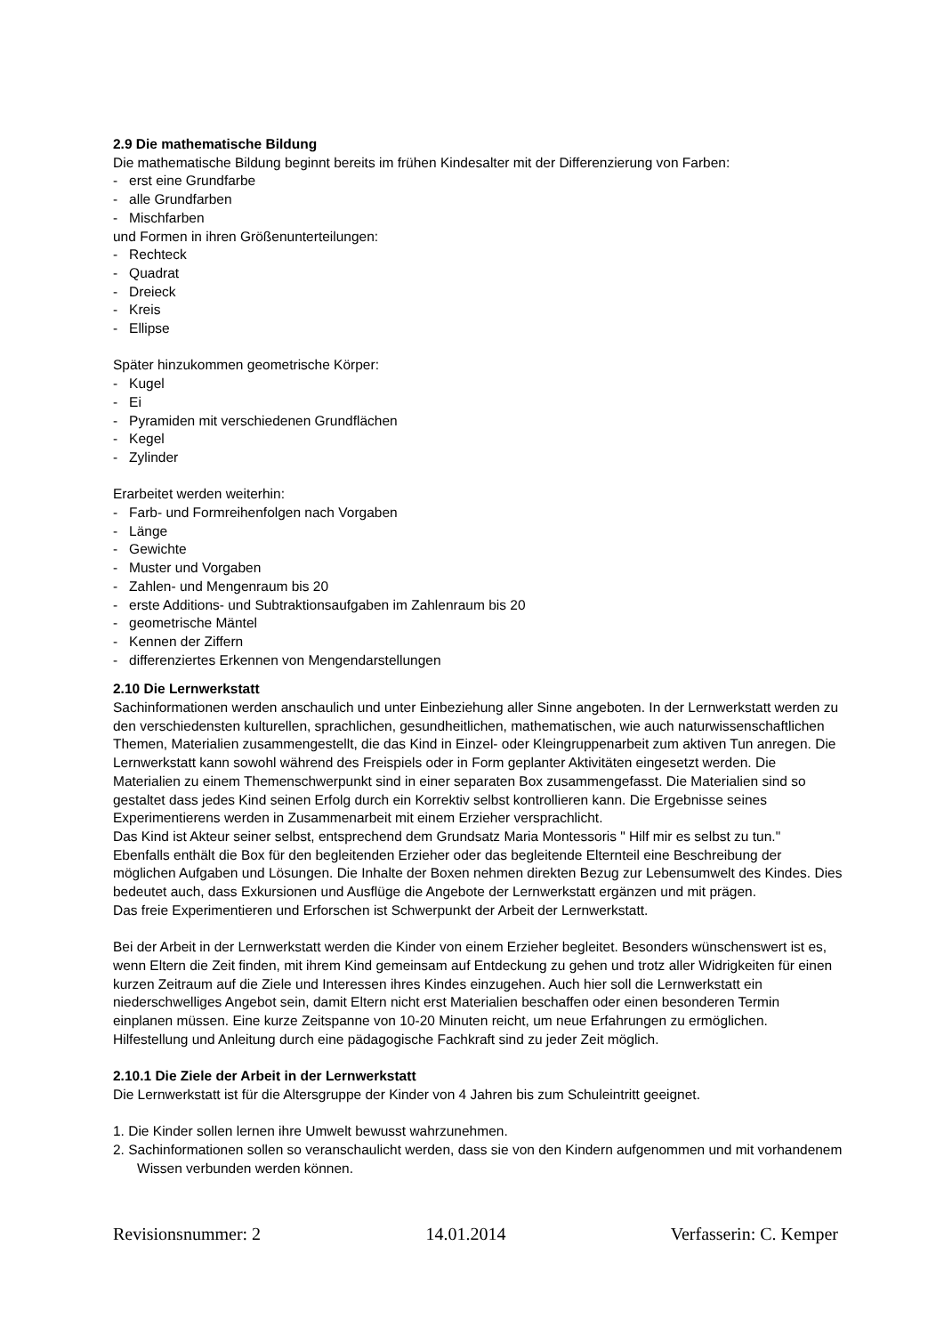2.9 Die mathematische Bildung
Die mathematische Bildung beginnt bereits im frühen Kindesalter mit der Differenzierung von Farben:
- erst eine Grundfarbe
- alle Grundfarben
- Mischfarben
und Formen in ihren Größenunterteilungen:
- Rechteck
- Quadrat
- Dreieck
- Kreis
- Ellipse
Später hinzukommen geometrische Körper:
- Kugel
- Ei
- Pyramiden mit verschiedenen Grundflächen
- Kegel
- Zylinder
Erarbeitet werden weiterhin:
- Farb- und Formreihenfolgen nach Vorgaben
- Länge
- Gewichte
- Muster und Vorgaben
- Zahlen- und Mengenraum bis 20
- erste Additions- und Subtraktionsaufgaben im Zahlenraum bis 20
- geometrische Mäntel
- Kennen der Ziffern
- differenziertes Erkennen von Mengendarstellungen
2.10 Die Lernwerkstatt
Sachinformationen werden anschaulich und unter Einbeziehung aller Sinne angeboten. In der Lernwerkstatt werden zu den verschiedensten kulturellen, sprachlichen, gesundheitlichen, mathematischen, wie auch naturwissenschaftlichen Themen, Materialien zusammengestellt, die das Kind in Einzel- oder Kleingruppenarbeit zum aktiven Tun anregen. Die Lernwerkstatt kann sowohl während des Freispiels oder in Form geplanter Aktivitäten eingesetzt werden. Die Materialien zu einem Themenschwerpunkt sind in einer separaten Box zusammengefasst. Die Materialien sind so gestaltet dass jedes Kind seinen Erfolg durch ein Korrektiv selbst kontrollieren kann. Die Ergebnisse seines Experimentierens werden in Zusammenarbeit mit einem Erzieher versprachlicht.
Das Kind ist Akteur seiner selbst, entsprechend dem Grundsatz Maria Montessoris " Hilf mir es selbst zu tun."
Ebenfalls enthält die Box für den begleitenden Erzieher oder das begleitende Elternteil eine Beschreibung der möglichen Aufgaben und Lösungen. Die Inhalte der Boxen nehmen direkten Bezug zur Lebensumwelt des Kindes. Dies bedeutet auch, dass Exkursionen und Ausflüge die Angebote der Lernwerkstatt ergänzen und mit prägen.
Das freie Experimentieren und Erforschen ist Schwerpunkt der Arbeit der Lernwerkstatt.
Bei der Arbeit in der Lernwerkstatt werden die Kinder von einem Erzieher begleitet. Besonders wünschenswert ist es, wenn Eltern die Zeit finden, mit ihrem Kind gemeinsam auf Entdeckung zu gehen und trotz aller Widrigkeiten für einen kurzen Zeitraum auf die Ziele und Interessen ihres Kindes einzugehen. Auch hier soll die Lernwerkstatt ein niederschwelliges Angebot sein, damit Eltern nicht erst Materialien beschaffen oder einen besonderen Termin einplanen müssen. Eine kurze Zeitspanne von 10-20 Minuten reicht, um neue Erfahrungen zu ermöglichen. Hilfestellung und Anleitung durch eine pädagogische Fachkraft sind zu jeder Zeit möglich.
2.10.1 Die Ziele der Arbeit in der Lernwerkstatt
Die Lernwerkstatt ist für die Altersgruppe der Kinder von 4 Jahren bis zum Schuleintritt geeignet.
1. Die Kinder sollen lernen ihre Umwelt bewusst wahrzunehmen.
2. Sachinformationen sollen so veranschaulicht werden, dass sie von den Kindern aufgenommen und mit vorhandenem Wissen verbunden werden können.
Revisionsnummer: 2 14.01.2014 Verfasserin: C. Kemper